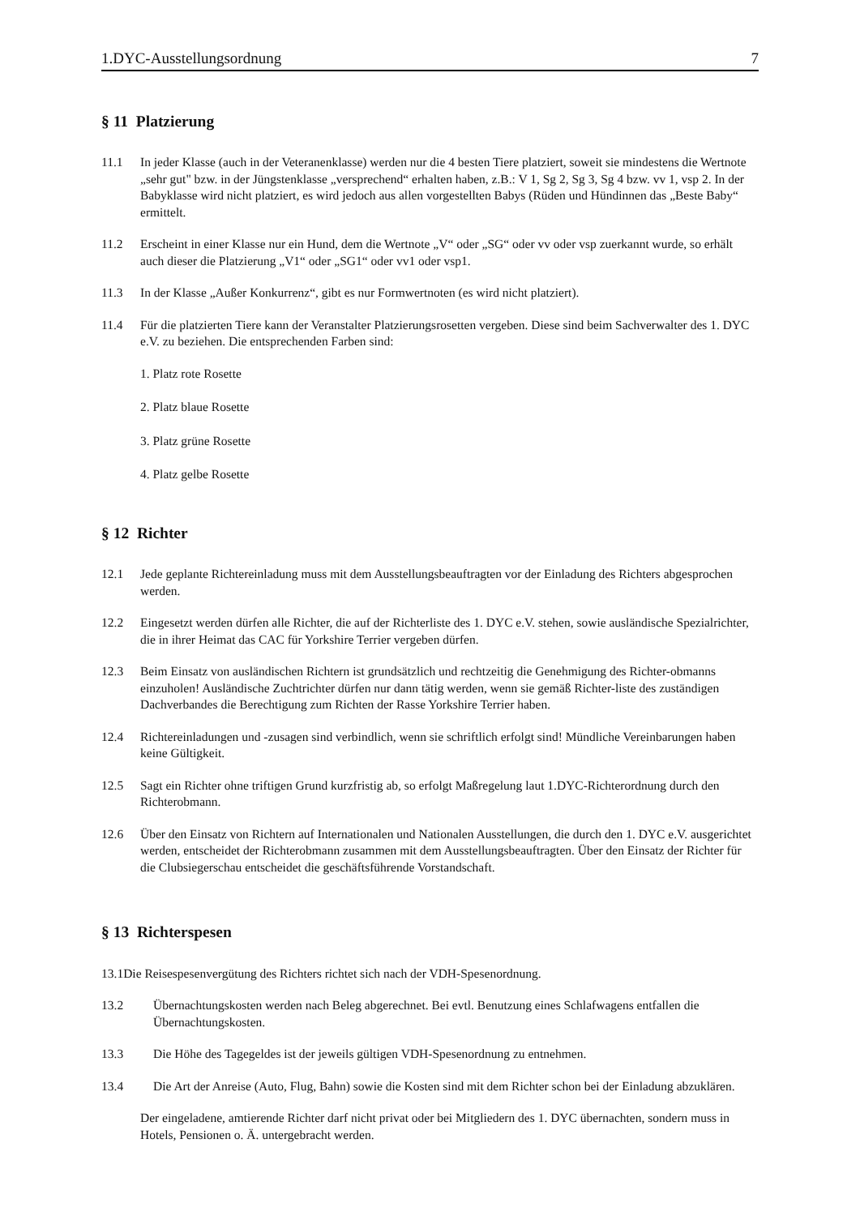1.DYC-Ausstellungsordnung 7
§ 11 Platzierung
11.1 In jeder Klasse (auch in der Veteranenklasse) werden nur die 4 besten Tiere platziert, soweit sie mindestens die Wertnote „sehr gut" bzw. in der Jüngstenklasse „versprechend“ erhalten haben, z.B.: V 1, Sg 2, Sg 3, Sg 4 bzw. vv 1, vsp 2. In der Babyklasse wird nicht platziert, es wird jedoch aus allen vorgestellten Babys (Rüden und Hündinnen das „Beste Baby“ ermittelt.
11.2 Erscheint in einer Klasse nur ein Hund, dem die Wertnote „V“ oder „SG“ oder vv oder vsp zuerkannt wurde, so erhält auch dieser die Platzierung „V1“ oder „SG1“ oder vv1 oder vsp1.
11.3 In der Klasse „Außer Konkurrenz“, gibt es nur Formwertnoten (es wird nicht platziert).
11.4 Für die platzierten Tiere kann der Veranstalter Platzierungsrosetten vergeben. Diese sind beim Sachverwalter des 1. DYC e.V. zu beziehen. Die entsprechenden Farben sind:
1. Platz rote Rosette
2. Platz blaue Rosette
3. Platz grüne Rosette
4. Platz gelbe Rosette
§ 12 Richter
12.1 Jede geplante Richtereinladung muss mit dem Ausstellungsbeauftragten vor der Einladung des Richters abgesprochen werden.
12.2 Eingesetzt werden dürfen alle Richter, die auf der Richterliste des 1. DYC e.V. stehen, sowie ausländische Spezialrichter, die in ihrer Heimat das CAC für Yorkshire Terrier vergeben dürfen.
12.3 Beim Einsatz von ausländischen Richtern ist grundsätzlich und rechtzeitig die Genehmigung des Richter-obmanns einzuholen! Ausländische Zuchtrichter dürfen nur dann tätig werden, wenn sie gemäß Richter-liste des zuständigen Dachverbandes die Berechtigung zum Richten der Rasse Yorkshire Terrier haben.
12.4 Richtereinladungen und -zusagen sind verbindlich, wenn sie schriftlich erfolgt sind! Mündliche Vereinbarungen haben keine Gültigkeit.
12.5 Sagt ein Richter ohne triftigen Grund kurzfristig ab, so erfolgt Maßregelung laut 1.DYC-Richterordnung durch den Richterobmann.
12.6 Über den Einsatz von Richtern auf Internationalen und Nationalen Ausstellungen, die durch den 1. DYC e.V. ausgerichtet werden, entscheidet der Richterobmann zusammen mit dem Ausstellungsbeauftragten. Über den Einsatz der Richter für die Clubsiegerschau entscheidet die geschäftsführende Vorstandschaft.
§ 13 Richterspesen
13.1Die Reisespesenvergütung des Richters richtet sich nach der VDH-Spesenordnung.
13.2 Übernachtungskosten werden nach Beleg abgerechnet. Bei evtl. Benutzung eines Schlafwagens entfallen die Übernachtungskosten.
13.3 Die Höhe des Tagegeldes ist der jeweils gültigen VDH-Spesenordnung zu entnehmen.
13.4 Die Art der Anreise (Auto, Flug, Bahn) sowie die Kosten sind mit dem Richter schon bei der Einladung abzuklären.
Der eingeladene, amtierende Richter darf nicht privat oder bei Mitgliedern des 1. DYC übernachten, sondern muss in Hotels, Pensionen o. Ä. untergebracht werden.